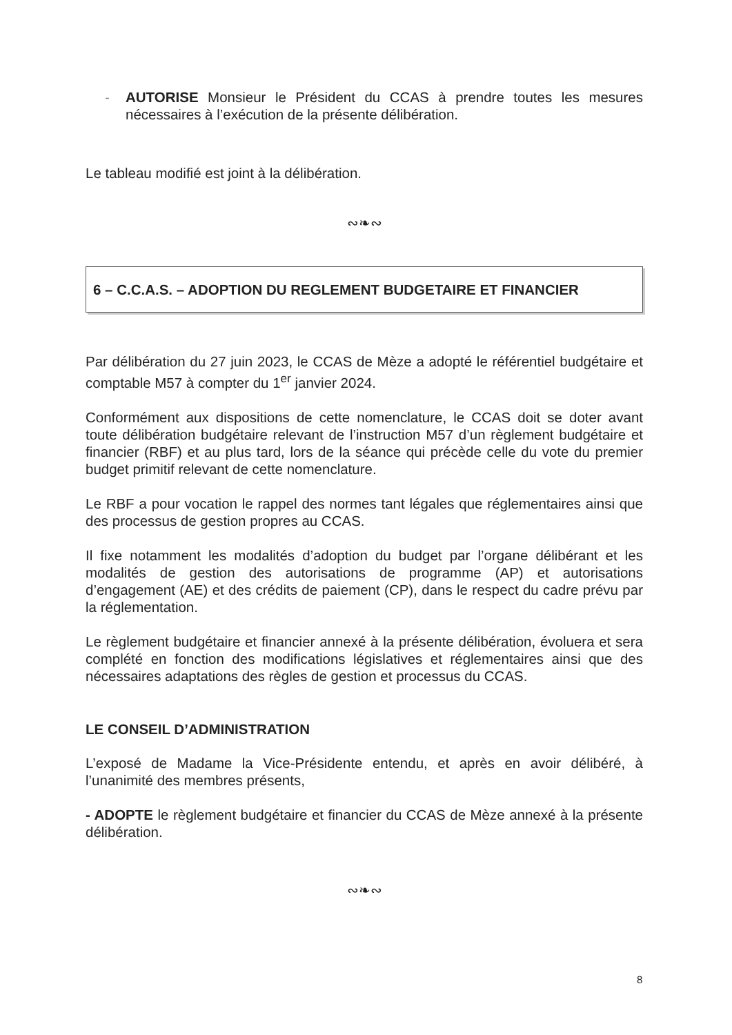- AUTORISE Monsieur le Président du CCAS à prendre toutes les mesures nécessaires à l’exécution de la présente délibération.
Le tableau modifié est joint à la délibération.
∾❧∾
6 – C.C.A.S. – ADOPTION DU REGLEMENT BUDGETAIRE ET FINANCIER
Par délibération du 27 juin 2023, le CCAS de Mèze a adopté le référentiel budgétaire et comptable M57 à compter du 1<sup>er</sup> janvier 2024.
Conformément aux dispositions de cette nomenclature, le CCAS doit se doter avant toute délibération budgétaire relevant de l’instruction M57 d’un règlement budgétaire et financier (RBF) et au plus tard, lors de la séance qui précède celle du vote du premier budget primitif relevant de cette nomenclature.
Le RBF a pour vocation le rappel des normes tant légales que réglementaires ainsi que des processus de gestion propres au CCAS.
Il fixe notamment les modalités d’adoption du budget par l’organe délibérant et les modalités de gestion des autorisations de programme (AP) et autorisations d’engagement (AE) et des crédits de paiement (CP), dans le respect du cadre prévu par la réglementation.
Le règlement budgétaire et financier annexé à la présente délibération, évoluera et sera complété en fonction des modifications législatives et réglementaires ainsi que des nécessaires adaptations des règles de gestion et processus du CCAS.
LE CONSEIL D’ADMINISTRATION
L’exposé de Madame la Vice-Présidente entendu, et après en avoir délibéré, à l’unanimité des membres présents,
- ADOPTE le règlement budgétaire et financier du CCAS de Mèze annexé à la présente délibération.
∾❧∾
8